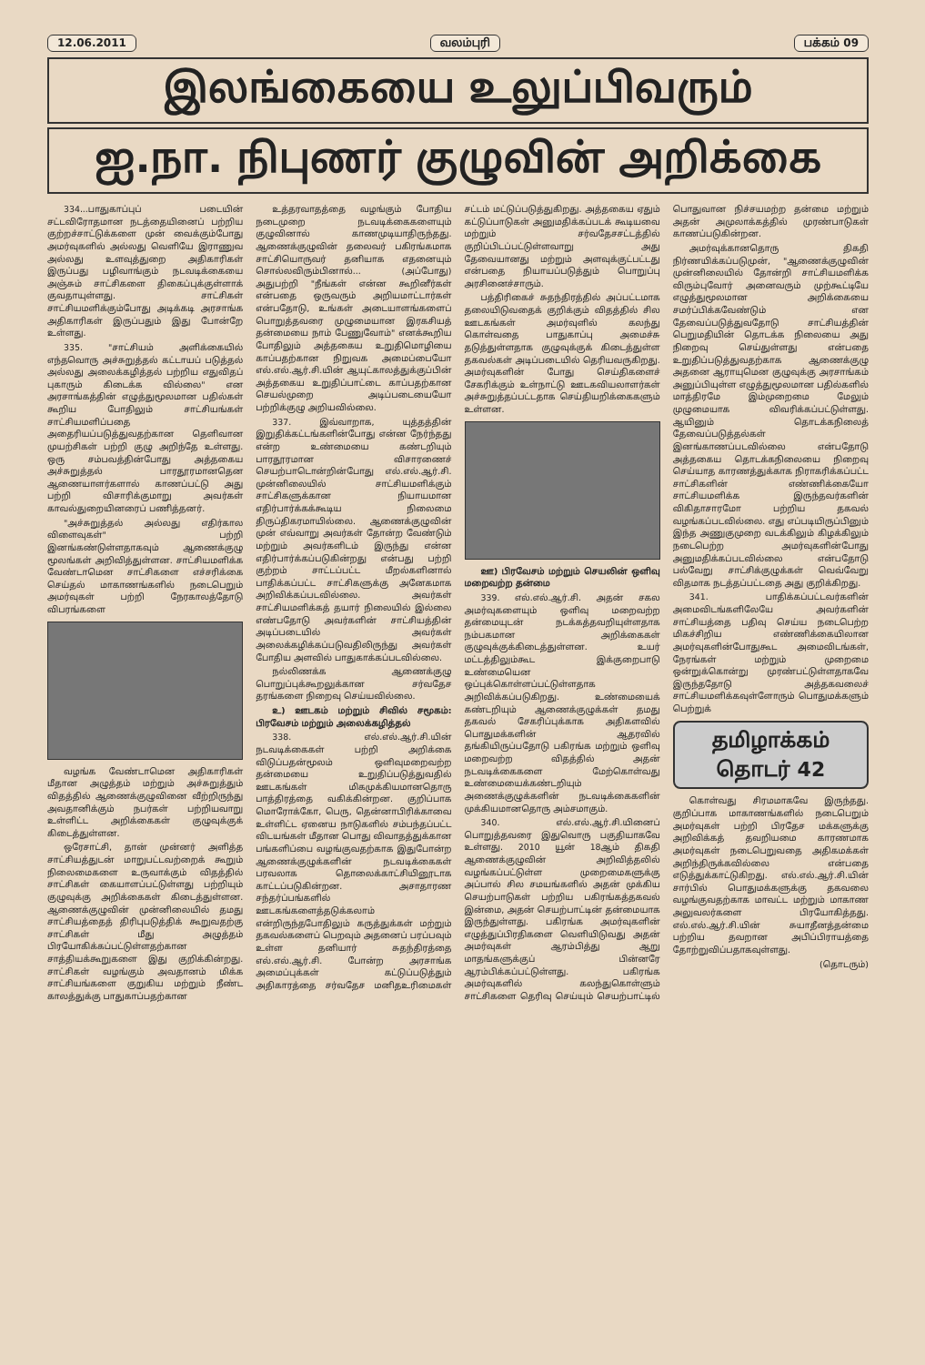12.06.2011 வலம்புரி பக்கம் 09
இலங்கையை உலுப்பிவரும்
ஐ.நா. நிபுணர் குழுவின் அறிக்கை
334...பாதுகாப்புப் படையின் சட்டவிரோதமான நடத்தையினைப் பற்றிய குற்றச்சாட்டுக்களை முன் வைக்கும்போது அமர்வுகளில் அல்லது வெளியே இராணுவ அல்லது உளவுத்துறை அதிகாரிகள் இருப்பது பழிவாங்கும் நடவடிக்கையை அஞ்சும் சாட்சிகளை திகைப்புக்குள்ளாக் குவதாயுள்ளது. சாட்சிகள் சாட்சியமளிக்கும்போது அடிக்கடி அரசாங்க அதிகாரிகள் இருப்பதும் இது போன்றே உள்ளது.
335. "சாட்சியம் அளிக்கையில் எந்தவொரு அச்சுறுத்தல் கட்டாயப் படுத்தல் அல்லது அலைக்கழித்தல் பற்றிய எதுவிதப் புகாரும் கிடைக்க வில்லை" என அரசாங்கத்தின் எழுத்துமூலமான பதில்கள் கூறிய போதிலும் சாட்சியங்கள் சாட்சியமளிப்பதை அதைரியப்படுத்துவதற்கான தெளிவான முயற்சிகள் பற்றி குழு அறிந்தே உள்ளது. ஒரு சம்பவத்தின்போது அத்தகைய அச்சுறுத்தல் பாரதூரமானதென ஆணையாளர்களால் காணப்பட்டு அது பற்றி விசாரிக்குமாறு அவர்கள் காவல்துறையினரைப் பணித்தனர்.
"அச்சுறுத்தல் அல்லது எதிர்கால விளைவுகள்" பற்றி இனங்கண்டுள்ளதாகவும் ஆணைக்குழு மூலங்கள் அறிவித்துள்ளன. சாட்சியமளிக்க வேண்டாமென சாட்சிகளை எச்சரிக்கை செய்தல் மாகாணங்களில் நடைபெறும் அமர்வுகள் பற்றி நேரகாலத்தோடு விபரங்களை
வழங்க வேண்டாமென அதிகாரிகள் மீதான அழுத்தம் மற்றும் அச்சுறுத்தும் விதத்தில் ஆணைக்குழுவினை வீற்றிருந்து அவதானிக்கும் நபர்கள் பற்றியவாறு உள்ளிட்ட அறிக்கைகள் குழுவுக்குக் கிடைத்துள்ளன.
ஒரேசாட்சி, தான் முன்னர் அளித்த சாட்சியத்துடன் மாறுபட்டவற்றைக் கூறும் நிலைமைகளை உருவாக்கும் விதத்தில் சாட்சிகள் கையாளப்பட்டுள்ளது பற்றியும் குழுவுக்கு அறிக்கைகள் கிடைத்துள்ளன. ஆணைக்குழுவின் முன்னிலையில் தமது சாட்சியத்தைத் திரிபுபடுத்திக் கூறுவதற்கு சாட்சிகள் மீது அழுத்தம் பிரயோகிக்கப்பட்டுள்ளதற்கான சாத்தியக்கூறுகளை இது குறிக்கின்றது. சாட்சிகள் வழங்கும் அவதானம் மிக்க சாட்சியங்களை குறுகிய மற்றும் நீண்ட காலத்துக்கு பாதுகாப்பதற்கான
உத்தரவாதத்தை வழங்கும் போதிய நடைமுறை நடவடிக்கைகளையும் குழுவினால் காணமுடியாதிருந்தது. ஆணைக்குழுவின் தலைவர் பகிரங்கமாக சாட்சியொருவர் தனியாக எதனையும் சொல்லவிரும்பினால்... (அப்போது) அதுபற்றி "நீங்கள் என்ன கூறினீர்கள் என்பதை ஒருவரும் அறியமாட்டார்கள் என்பதோடு, உங்கள் அடையாளங்களைப் பொறுத்தவரை முழுமையான இரகசியத் தன்மையை நாம் பேணுவோம்" எனக்கூறிய போதிலும் அத்தகைய உறுதிமொழியை காப்பதற்கான நிறுவக அமைப்பையோ எல்.எல்.ஆர்.சி.யின் ஆயுட்காலத்துக்குப்பின் அத்தகைய உறுதிப்பாட்டை காப்பதற்கான செயல்முறை அடிப்படையையோ பற்றிக்குழு அறியவில்லை.
337. இவ்வாறாக, யுத்தத்தின் இறுதிக்கட்டங்களின்போது என்ன நேர்ந்தது என்ற உண்மையை கண்டறியும் பாரதூரமான விசாரணைச் செயற்பாடொன்றின்போது எல்.எல்.ஆர்.சி. முன்னிலையில் சாட்சியமளிக்கும் சாட்சிகளுக்கான நியாயமான எதிர்பார்க்கக்கூடிய நிலைமை திருப்திகரமாயில்லை. ஆணைக்குழுவின் முன் எவ்வாறு அவர்கள் தோன்ற வேண்டும் மற்றும் அவர்களிடம் இருந்து என்ன எதிர்பார்க்கப்படுகின்றது என்பது பற்றி குற்றம் சாட்டப்பட்ட மீறல்களினால் பாதிக்கப்பட்ட சாட்சிகளுக்கு அனேகமாக அறிவிக்கப்படவில்லை. அவர்கள் சாட்சியமளிக்கத் தயார் நிலையில் இல்லை எண்பதோடு அவர்களின் சாட்சியத்தின் அடிப்படையில் அவர்கள் அலைக்கழிக்கப்படுவதிலிருந்து அவர்கள் போதிய அளவில் பாதுகாக்கப்படவில்லை.
நல்லிணக்க ஆணைக்குழு பொறுப்புக்கூறலுக்கான சர்வதேச தரங்களை நிறைவு செய்யவில்லை.
உ) ஊடகம் மற்றும் சிவில் சமூகம்: பிரவேசம் மற்றும் அலைக்கழித்தல்
338. எல்.எல்.ஆர்.சி.யின் நடவடிக்கைகள் பற்றி அறிக்கை விடுப்பதன்மூலம் ஒளிவுமறைவற்ற தன்மையை உறுதிப்படுத்துவதில் ஊடகங்கள் மிகமுக்கியமானதொரு பாத்திரத்தை வகிக்கின்றன. குறிப்பாக மொரோக்கோ, பெரு, தென்னாபிரிக்காவை உள்ளிட்ட ஏனைய நாடுகளில் சம்பந்தப்பட்ட விடயங்கள் மீதான பொது விவாதத்துக்கான பங்களிப்பை வழங்குவதற்காக இதுபோன்ற ஆணைக்குழுக்களின் நடவடிக்கைகள் பரவலாக தொலைக்காட்சியினூடாக காட்டப்படுகின்றன. அசாதாரண சந்தர்ப்பங்களில் ஊடகங்களைத்தடுக்கலாம் என்றிருந்தபோதிலும் கருத்துக்கள் மற்றும் தகவல்களைப் பெறவும் அதனைப் பரப்பவும் உள்ள தனியார் சுதந்திரத்தை எல்.எல்.ஆர்.சி. போன்ற அரசாங்க அமைப்புக்கள் கட்டுப்படுத்தும் அதிகாரத்தை சர்வதேச மனிதஉரிமைகள் சட்டம் மட்டுப்படுத்துகிறது. அத்தகைய ஏதும் கட்டுப்பாடுகள் அனுமதிக்கப்படக் கூடியவை மற்றும் சர்வதேசசட்டத்தில் குறிப்பிடப்பட்டுள்ளவாறு அது தேவையானது மற்றும் அளவுக்குட்பட்டது என்பதை நியாயப்படுத்தும் பொறுப்பு அரசினைச்சாரும்.
பத்திரிகைச் சுதந்திரத்தில் அப்பட்டமாக தலையிடுவதைக் குறிக்கும் விதத்தில் சில ஊடகங்கள் அமர்வுளில் கலந்து கொள்வதை பாதுகாப்பு அமைச்சு தடுத்துள்ளதாக குழுவுக்குக் கிடைத்துள்ள தகவல்கள் அடிப்படையில் தெரியவருகிறது. அமர்வுகளின் போது செய்திகளைச் சேகரிக்கும் உள்நாட்டு ஊடகவியலாளர்கள் அச்சுறுத்தப்பட்டதாக செய்தியறிக்கைகளும் உள்ளன.
ஊ) பிரவேசம் மற்றும் செயலின் ஒளிவு மறைவற்ற தன்மை
339. எல்.எல்.ஆர்.சி. அதன் சகல அமர்வுகளையும் ஒளிவு மறைவற்ற தன்மையுடன் நடக்கத்தவறியுள்ளதாக நம்பகமான அறிக்கைகள் குழுவுக்குக்கிடைத்துள்ளன. உயர் மட்டத்திலும்கூட இக்குறைபாடு உண்மையென ஒப்புக்கொள்ளப்பட்டுள்ளதாக அறிவிக்கப்படுகிறது. உண்மையைக் கண்டறியும் ஆணைக்குழுக்கள் தமது தகவல் சேகரிப்புக்காக அதிகளவில் பொதுமக்களின் ஆதரவில் தங்கியிருப்பதோடு பகிரங்க மற்றும் ஒளிவு மறைவற்ற விதத்தில் அதன் நடவடிக்கைகளை மேற்கொள்வது உண்மையைக்கண்டறியும் அணைக்குழுக்களின் நடவடிக்கைகளின் முக்கியமானதொரு அம்சமாகும்.
340. எல்.எல்.ஆர்.சி.யினைப் பொறுத்தவரை இதுவொரு பகுதியாகவே உள்ளது. 2010 யூன் 18ஆம் திகதி ஆணைக்குழுவின் அறிவித்தலில் வழங்கப்பட்டுள்ள முறைமைகளுக்கு அப்பால் சில சமயங்களில் அதன் முக்கிய செயற்பாடுகள் பற்றிய பகிரங்கத்தகவல் இன்மை, அதன் செயற்பாட்டின் தன்மையாக இருந்துள்ளது. பகிரங்க அமர்வுகளின் எழுத்துப்பிரதிகளை வெளியிடுவது அதன் அமர்வுகள் ஆரம்பித்து ஆறு மாதங்களுக்குப் பின்னரே ஆரம்பிக்கப்பட்டுள்ளது. பகிரங்க அமர்வுகளில் கலந்துகொள்ளும் சாட்சிகளை தெரிவு செய்யும் செயற்பாட்டில் பொதுவான நிச்சயமற்ற தன்மை மற்றும் அதன் அமுலாக்கத்தில் முரண்பாடுகள் காணப்படுகின்றன.
அமர்வுக்கானதொரு திகதி நிர்ணயிக்கப்படுமுன், "ஆணைக்குழுவின் முன்னிலையில் தோன்றி சாட்சியமளிக்க விரும்புவோர் அனைவரும் முற்கூட்டியே எழுத்துமூலமான அறிக்கையை சமர்ப்பிக்கவேண்டும் என தேவைப்படுத்துவதோடு சாட்சியத்தின் பெறுமதியின் தொடக்க நிலையை அது நிறைவு செய்துள்ளது என்பதை உறுதிப்படுத்துவதற்காக ஆணைக்குழு அதனை ஆராயுமென குழுவுக்கு அரசாங்கம் அனுப்பியுள்ள எழுத்துமூலமான பதில்களில் மாத்திரமே இம்முறைமை மேலும் முழுமையாக விவரிக்கப்பட்டுள்ளது. ஆயினும் தொடக்கநிலைத் தேவைப்படுத்தல்கள் இனங்காணப்படவில்லை என்பதோடு அத்தகைய தொடக்கநிலையை நிறைவு செய்யாத காரணத்துக்காக நிராகரிக்கப்பட்ட சாட்சிகளின் எண்ணிக்கையோ சாட்சியமளிக்க இருந்தவர்களின் விகிதாசாரமோ பற்றிய தகவல் வழங்கப்படவில்லை. எது எப்படியிருப்பினும் இந்த அணுகுமுறை வடக்கிலும் கிழக்கிலும் நடைபெற்ற அமர்வுகளின்போது அனுமதிக்கப்படவில்லை என்பதோடு பல்வேறு சாட்சிக்குழுக்கள் வெவ்வேறு விதமாக நடத்தப்பட்டதை அது குறிக்கிறது.
341. பாதிக்கப்பட்டவர்களின் அமைவிடங்களிலேயே அவர்களின் சாட்சியத்தை பதிவு செய்ய நடைபெற்ற மிகச்சிறிய எண்ணிக்கையிலான அமர்வுகளின்போதுகூட அமைவிடங்கள், நேரங்கள் மற்றும் முறைமை ஒன்றுக்கொன்று முரண்பட்டுள்ளதாகவே இருந்ததோடு அத்தகவலைச் சாட்சியமளிக்கவுள்ளோரும் பொதுமக்களும் பெற்றுக்
தமிழாக்கம்
தொடர் 42
கொள்வது சிரமமாகவே இருந்தது. குறிப்பாக மாகாணங்களில் நடைபெறும் அமர்வுகள் பற்றி பிரதேச மக்களுக்கு அறிவிக்கத் தவறியமை காரணமாக அமர்வுகள் நடைபெறுவதை அதிகமக்கள் அறிந்திருக்கவில்லை என்பதை எடுத்துக்காட்டுகிறது. எல்.எல்.ஆர்.சி.யின் சார்பில் பொதுமக்களுக்கு தகவலை வழங்குவதற்காக மாவட்ட மற்றும் மாகாண அலுவலர்களை பிரயோகித்தது. எல்.எல்.ஆர்.சி.யின் சுயாதீனத்தன்மை பற்றிய தவறான அபிப்பிராயத்தை தோற்றுவிப்பதாகவுள்ளது.
(தொடரும்)